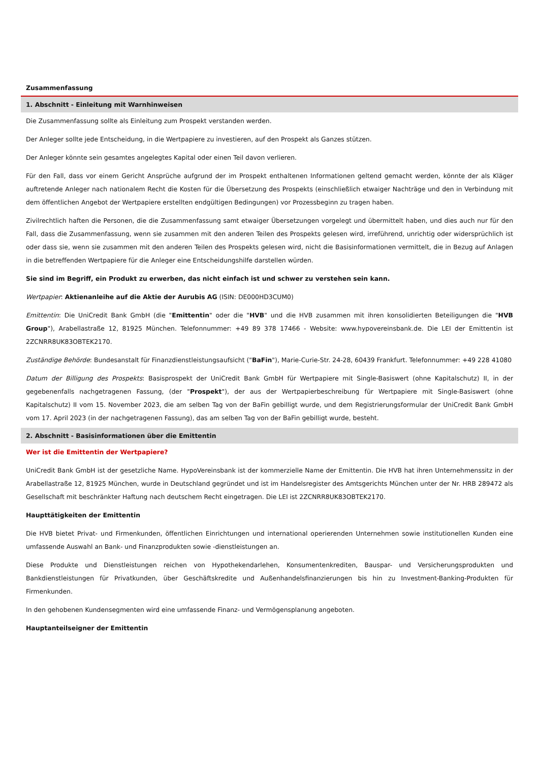Zusammenfassung
1. Abschnitt - Einleitung mit Warnhinweisen
Die Zusammenfassung sollte als Einleitung zum Prospekt verstanden werden.
Der Anleger sollte jede Entscheidung, in die Wertpapiere zu investieren, auf den Prospekt als Ganzes stützen.
Der Anleger könnte sein gesamtes angelegtes Kapital oder einen Teil davon verlieren.
Für den Fall, dass vor einem Gericht Ansprüche aufgrund der im Prospekt enthaltenen Informationen geltend gemacht werden, könnte der als Kläger auftretende Anleger nach nationalem Recht die Kosten für die Übersetzung des Prospekts (einschließlich etwaiger Nachträge und den in Verbindung mit dem öffentlichen Angebot der Wertpapiere erstellten endgültigen Bedingungen) vor Prozessbeginn zu tragen haben.
Zivilrechtlich haften die Personen, die die Zusammenfassung samt etwaiger Übersetzungen vorgelegt und übermittelt haben, und dies auch nur für den Fall, dass die Zusammenfassung, wenn sie zusammen mit den anderen Teilen des Prospekts gelesen wird, irreführend, unrichtig oder widersprüchlich ist oder dass sie, wenn sie zusammen mit den anderen Teilen des Prospekts gelesen wird, nicht die Basisinformationen vermittelt, die in Bezug auf Anlagen in die betreffenden Wertpapiere für die Anleger eine Entscheidungshilfe darstellen würden.
Sie sind im Begriff, ein Produkt zu erwerben, das nicht einfach ist und schwer zu verstehen sein kann.
Wertpapier: Aktienanleihe auf die Aktie der Aurubis AG (ISIN: DE000HD3CUM0)
Emittentin: Die UniCredit Bank GmbH (die "Emittentin" oder die "HVB" und die HVB zusammen mit ihren konsolidierten Beteiligungen die "HVB Group"), Arabellastraße 12, 81925 München. Telefonnummer: +49 89 378 17466 - Website: www.hypovereinsbank.de. Die LEI der Emittentin ist 2ZCNRR8UK83OBTEK2170.
Zuständige Behörde: Bundesanstalt für Finanzdienstleistungsaufsicht ("BaFin"), Marie-Curie-Str. 24-28, 60439 Frankfurt. Telefonnummer: +49 228 41080
Datum der Billigung des Prospekts: Basisprospekt der UniCredit Bank GmbH für Wertpapiere mit Single-Basiswert (ohne Kapitalschutz) II, in der gegebenenfalls nachgetragenen Fassung, (der "Prospekt"), der aus der Wertpapierbeschreibung für Wertpapiere mit Single-Basiswert (ohne Kapitalschutz) II vom 15. November 2023, die am selben Tag von der BaFin gebilligt wurde, und dem Registrierungsformular der UniCredit Bank GmbH vom 17. April 2023 (in der nachgetragenen Fassung), das am selben Tag von der BaFin gebilligt wurde, besteht.
2. Abschnitt - Basisinformationen über die Emittentin
Wer ist die Emittentin der Wertpapiere?
UniCredit Bank GmbH ist der gesetzliche Name. HypoVereinsbank ist der kommerzielle Name der Emittentin. Die HVB hat ihren Unternehmenssitz in der Arabellastraße 12, 81925 München, wurde in Deutschland gegründet und ist im Handelsregister des Amtsgerichts München unter der Nr. HRB 289472 als Gesellschaft mit beschränkter Haftung nach deutschem Recht eingetragen. Die LEI ist 2ZCNRR8UK83OBTEK2170.
Haupttätigkeiten der Emittentin
Die HVB bietet Privat- und Firmenkunden, öffentlichen Einrichtungen und international operierenden Unternehmen sowie institutionellen Kunden eine umfassende Auswahl an Bank- und Finanzprodukten sowie -dienstleistungen an.
Diese Produkte und Dienstleistungen reichen von Hypothekendarlehen, Konsumentenkrediten, Bauspar- und Versicherungsprodukten und Bankdienstleistungen für Privatkunden, über Geschäftskredite und Außenhandelsfinanzierungen bis hin zu Investment-Banking-Produkten für Firmenkunden.
In den gehobenen Kundensegmenten wird eine umfassende Finanz- und Vermögensplanung angeboten.
Hauptanteilseigner der Emittentin